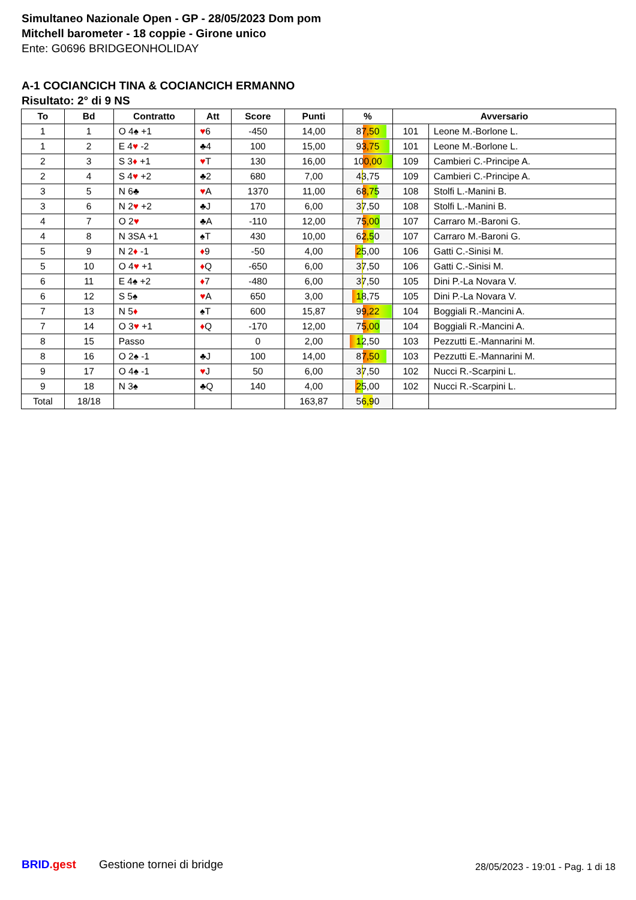Simultaneo Nazionale Open - GP - 28/05/2023 Dom pom
Mitchell barometer - 18 coppie - Girone unico
Ente: G0696 BRIDGEONHOLIDAY
A-1 COCIANCICH TINA & COCIANCICH ERMANNO
Risultato: 2° di 9 NS
| To | Bd | Contratto | Att | Score | Punti | % | Avversario | |
| --- | --- | --- | --- | --- | --- | --- | --- | --- |
| 1 | 1 | O 4♠ +1 | ♥ 6 | -450 | 14,00 | 87,50 | 101 | Leone M.-Borlone L. |
| 1 | 2 | E 4 ♥ -2 | ♣4 | 100 | 15,00 | 93,75 | 101 | Leone M.-Borlone L. |
| 2 | 3 | S 3 ♦ +1 | ♥ T | 130 | 16,00 | 100,00 | 109 | Cambieri C.-Principe A. |
| 2 | 4 | S 4 ♥ +2 | ♣2 | 680 | 7,00 | 43,75 | 109 | Cambieri C.-Principe A. |
| 3 | 5 | N 6♣ | ♥ A | 1370 | 11,00 | 68,75 | 108 | Stolfi L.-Manini B. |
| 3 | 6 | N 2 ♥ +2 | ♣J | 170 | 6,00 | 37,50 | 108 | Stolfi L.-Manini B. |
| 4 | 7 | O 2 ♥ | ♣A | -110 | 12,00 | 75,00 | 107 | Carraro M.-Baroni G. |
| 4 | 8 | N 3SA +1 | ♠T | 430 | 10,00 | 62,50 | 107 | Carraro M.-Baroni G. |
| 5 | 9 | N 2 ♦ -1 | ♦ 9 | -50 | 4,00 | 25,00 | 106 | Gatti C.-Sinisi M. |
| 5 | 10 | O 4 ♥ +1 | ♦ Q | -650 | 6,00 | 37,50 | 106 | Gatti C.-Sinisi M. |
| 6 | 11 | E 4♠ +2 | ♦ 7 | -480 | 6,00 | 37,50 | 105 | Dini P.-La Novara V. |
| 6 | 12 | S 5♠ | ♥ A | 650 | 3,00 | 18,75 | 105 | Dini P.-La Novara V. |
| 7 | 13 | N 5 ♦ | ♠T | 600 | 15,87 | 99,22 | 104 | Boggiali R.-Mancini A. |
| 7 | 14 | O 3 ♥ +1 | ♦ Q | -170 | 12,00 | 75,00 | 104 | Boggiali R.-Mancini A. |
| 8 | 15 | Passo | | 0 | 2,00 | 12,50 | 103 | Pezzutti E.-Mannarini M. |
| 8 | 16 | O 2♠ -1 | ♣J | 100 | 14,00 | 87,50 | 103 | Pezzutti E.-Mannarini M. |
| 9 | 17 | O 4♠ -1 | ♥ J | 50 | 6,00 | 37,50 | 102 | Nucci R.-Scarpini L. |
| 9 | 18 | N 3♠ | ♣Q | 140 | 4,00 | 25,00 | 102 | Nucci R.-Scarpini L. |
| Total | 18/18 | | | | 163,87 | 56,90 | | |
BRID.gest Gestione tornei di bridge
28/05/2023 - 19:01 - Pag. 1 di 18